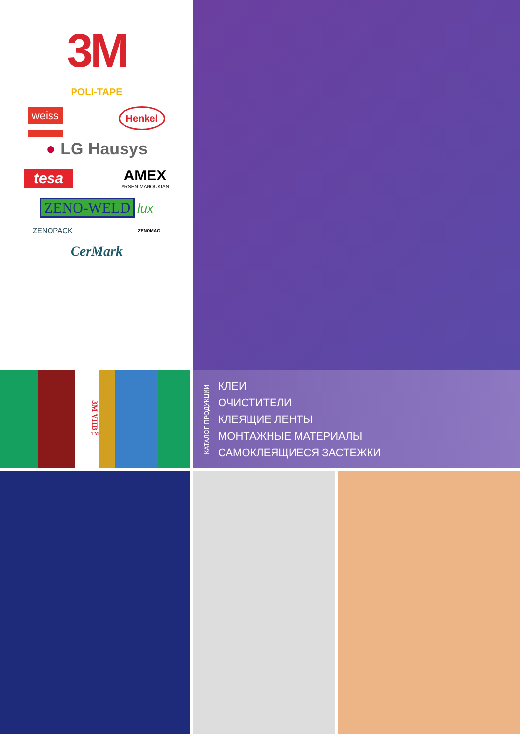3M
POLI-TAPE
weiss Henkel
● LG Hausys
tesa AMEX
ARSEN MANOUKIAN
ZENO-WELD lux
ZENOPACK ZENOMAG
CerMark
3M VHB™
КАТАЛОГ ПРОДУКЦИИ
КЛЕИ
ОЧИСТИТЕЛИ
КЛЕЯЩИЕ ЛЕНТЫ
МОНТАЖНЫЕ МАТЕРИАЛЫ
САМОКЛЕЯЩИЕСЯ ЗАСТЕЖКИ